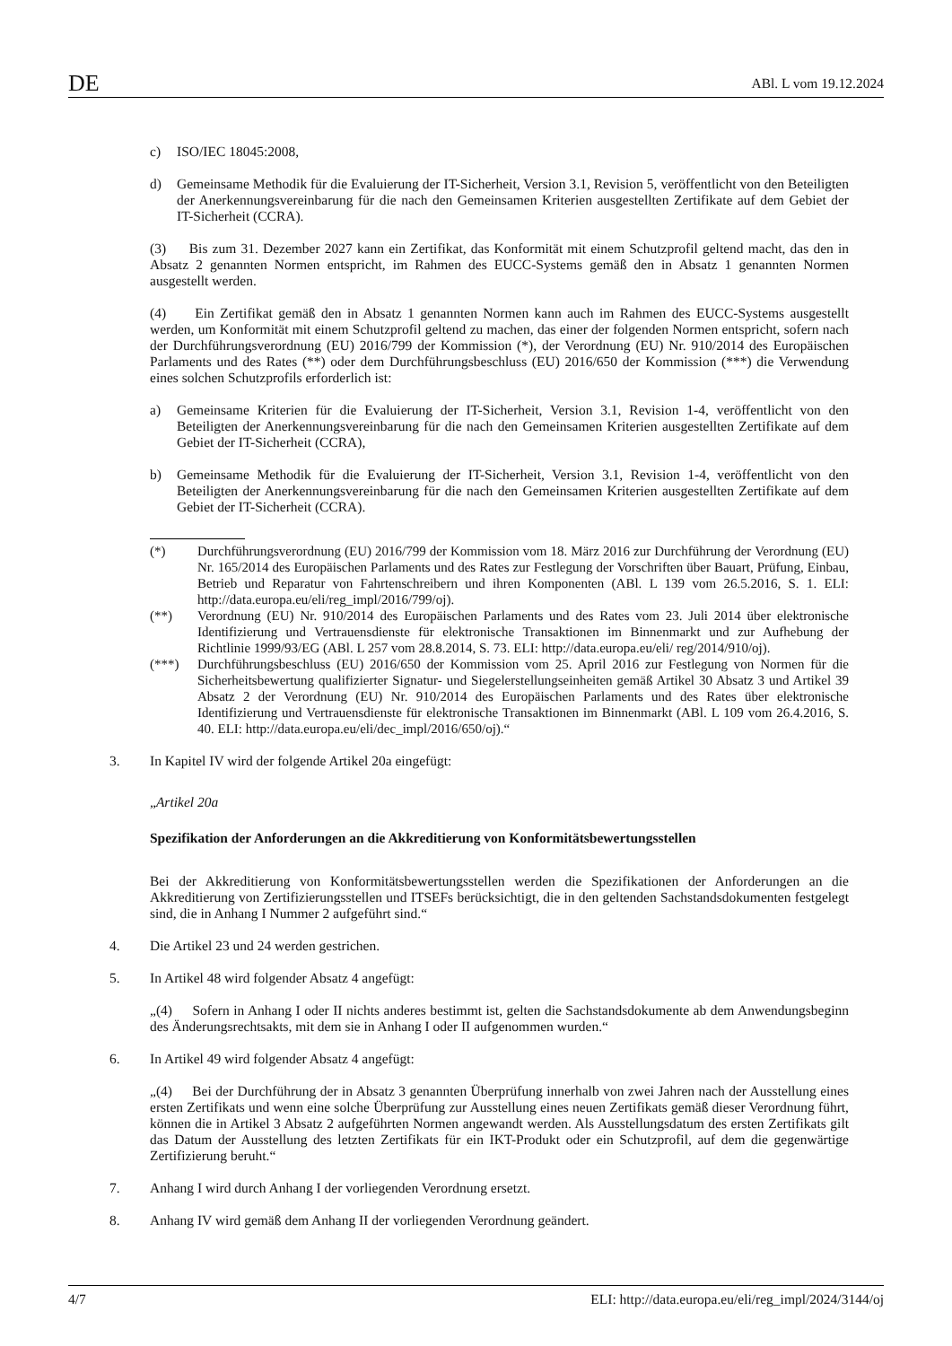DE ABl. L vom 19.12.2024
c) ISO/IEC 18045:2008,
d) Gemeinsame Methodik für die Evaluierung der IT-Sicherheit, Version 3.1, Revision 5, veröffentlicht von den Beteiligten der Anerkennungsvereinbarung für die nach den Gemeinsamen Kriterien ausgestellten Zertifikate auf dem Gebiet der IT-Sicherheit (CCRA).
(3) Bis zum 31. Dezember 2027 kann ein Zertifikat, das Konformität mit einem Schutzprofil geltend macht, das den in Absatz 2 genannten Normen entspricht, im Rahmen des EUCC-Systems gemäß den in Absatz 1 genannten Normen ausgestellt werden.
(4) Ein Zertifikat gemäß den in Absatz 1 genannten Normen kann auch im Rahmen des EUCC-Systems ausgestellt werden, um Konformität mit einem Schutzprofil geltend zu machen, das einer der folgenden Normen entspricht, sofern nach der Durchführungsverordnung (EU) 2016/799 der Kommission (*), der Verordnung (EU) Nr. 910/2014 des Europäischen Parlaments und des Rates (**) oder dem Durchführungsbeschluss (EU) 2016/650 der Kommission (***) die Verwendung eines solchen Schutzprofils erforderlich ist:
a) Gemeinsame Kriterien für die Evaluierung der IT-Sicherheit, Version 3.1, Revision 1-4, veröffentlicht von den Beteiligten der Anerkennungsvereinbarung für die nach den Gemeinsamen Kriterien ausgestellten Zertifikate auf dem Gebiet der IT-Sicherheit (CCRA),
b) Gemeinsame Methodik für die Evaluierung der IT-Sicherheit, Version 3.1, Revision 1-4, veröffentlicht von den Beteiligten der Anerkennungsvereinbarung für die nach den Gemeinsamen Kriterien ausgestellten Zertifikate auf dem Gebiet der IT-Sicherheit (CCRA).
(*) Durchführungsverordnung (EU) 2016/799 der Kommission vom 18. März 2016 zur Durchführung der Verordnung (EU) Nr. 165/2014 des Europäischen Parlaments und des Rates zur Festlegung der Vorschriften über Bauart, Prüfung, Einbau, Betrieb und Reparatur von Fahrtenschreibern und ihren Komponenten (ABl. L 139 vom 26.5.2016, S. 1. ELI: http://data.europa.eu/eli/reg_impl/2016/799/oj).
(**) Verordnung (EU) Nr. 910/2014 des Europäischen Parlaments und des Rates vom 23. Juli 2014 über elektronische Identifizierung und Vertrauensdienste für elektronische Transaktionen im Binnenmarkt und zur Aufhebung der Richtlinie 1999/93/EG (ABl. L 257 vom 28.8.2014, S. 73. ELI: http://data.europa.eu/eli/ reg/2014/910/oj).
(***) Durchführungsbeschluss (EU) 2016/650 der Kommission vom 25. April 2016 zur Festlegung von Normen für die Sicherheitsbewertung qualifizierter Signatur- und Siegelerstellungseinheiten gemäß Artikel 30 Absatz 3 und Artikel 39 Absatz 2 der Verordnung (EU) Nr. 910/2014 des Europäischen Parlaments und des Rates über elektronische Identifizierung und Vertrauensdienste für elektronische Transaktionen im Binnenmarkt (ABl. L 109 vom 26.4.2016, S. 40. ELI: http://data.europa.eu/eli/dec_impl/2016/650/oj).“
3. In Kapitel IV wird der folgende Artikel 20a eingefügt:
„Artikel 20a
Spezifikation der Anforderungen an die Akkreditierung von Konformitätsbewertungsstellen
Bei der Akkreditierung von Konformitätsbewertungsstellen werden die Spezifikationen der Anforderungen an die Akkreditierung von Zertifizierungsstellen und ITSEFs berücksichtigt, die in den geltenden Sachstandsdokumenten festgelegt sind, die in Anhang I Nummer 2 aufgeführt sind.“
4. Die Artikel 23 und 24 werden gestrichen.
5. In Artikel 48 wird folgender Absatz 4 angefügt:
„(4) Sofern in Anhang I oder II nichts anderes bestimmt ist, gelten die Sachstandsdokumente ab dem Anwendungsbeginn des Änderungsrechtsakts, mit dem sie in Anhang I oder II aufgenommen wurden.“
6. In Artikel 49 wird folgender Absatz 4 angefügt:
„(4) Bei der Durchführung der in Absatz 3 genannten Überprüfung innerhalb von zwei Jahren nach der Ausstellung eines ersten Zertifikats und wenn eine solche Überprüfung zur Ausstellung eines neuen Zertifikats gemäß dieser Verordnung führt, können die in Artikel 3 Absatz 2 aufgeführten Normen angewandt werden. Als Ausstellungsdatum des ersten Zertifikats gilt das Datum der Ausstellung des letzten Zertifikats für ein IKT-Produkt oder ein Schutzprofil, auf dem die gegenwärtige Zertifizierung beruht.“
7. Anhang I wird durch Anhang I der vorliegenden Verordnung ersetzt.
8. Anhang IV wird gemäß dem Anhang II der vorliegenden Verordnung geändert.
4/7 ELI: http://data.europa.eu/eli/reg_impl/2024/3144/oj